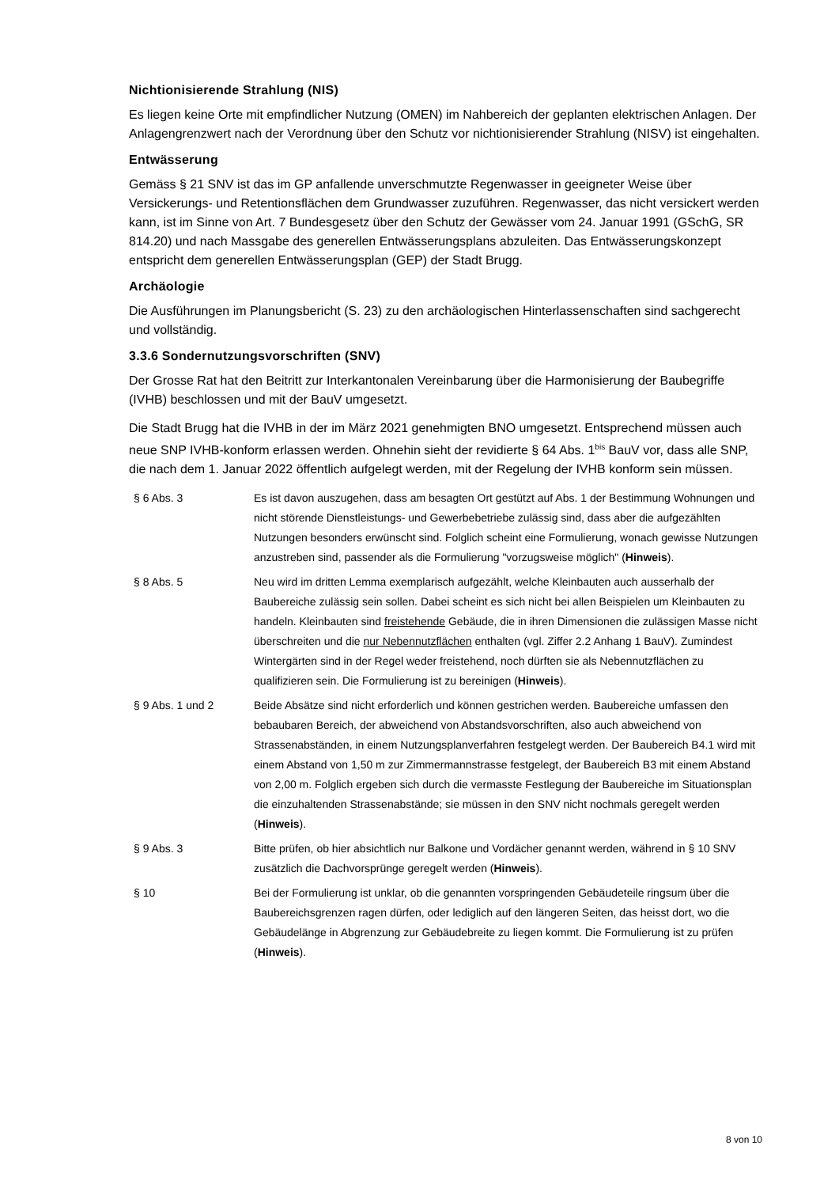Nichtionisierende Strahlung (NIS)
Es liegen keine Orte mit empfindlicher Nutzung (OMEN) im Nahbereich der geplanten elektrischen Anlagen. Der Anlagengrenzwert nach der Verordnung über den Schutz vor nichtionisierender Strahlung (NISV) ist eingehalten.
Entwässerung
Gemäss § 21 SNV ist das im GP anfallende unverschmutzte Regenwasser in geeigneter Weise über Versickerungs- und Retentionsflächen dem Grundwasser zuzuführen. Regenwasser, das nicht versickert werden kann, ist im Sinne von Art. 7 Bundesgesetz über den Schutz der Gewässer vom 24. Januar 1991 (GSchG, SR 814.20) und nach Massgabe des generellen Entwässerungsplans abzuleiten. Das Entwässerungskonzept entspricht dem generellen Entwässerungsplan (GEP) der Stadt Brugg.
Archäologie
Die Ausführungen im Planungsbericht (S. 23) zu den archäologischen Hinterlassenschaften sind sachgerecht und vollständig.
3.3.6 Sondernutzungsvorschriften (SNV)
Der Grosse Rat hat den Beitritt zur Interkantonalen Vereinbarung über die Harmonisierung der Baubegriffe (IVHB) beschlossen und mit der BauV umgesetzt.
Die Stadt Brugg hat die IVHB in der im März 2021 genehmigten BNO umgesetzt. Entsprechend müssen auch neue SNP IVHB-konform erlassen werden. Ohnehin sieht der revidierte § 64 Abs. 1<sup>bis</sup> BauV vor, dass alle SNP, die nach dem 1. Januar 2022 öffentlich aufgelegt werden, mit der Regelung der IVHB konform sein müssen.
| § 6 Abs. 3 | Es ist davon auszugehen, dass am besagten Ort gestützt auf Abs. 1 der Bestimmung Wohnungen und nicht störende Dienstleistungs- und Gewerbebetriebe zulässig sind, dass aber die aufgezählten Nutzungen besonders erwünscht sind. Folglich scheint eine Formulierung, wonach gewisse Nutzungen anzustreben sind, passender als die Formulierung "vorzugsweise möglich" ( Hinweis ). |
| § 8 Abs. 5 | Neu wird im dritten Lemma exemplarisch aufgezählt, welche Kleinbauten auch ausserhalb der Baubereiche zulässig sein sollen. Dabei scheint es sich nicht bei allen Beispielen um Kleinbauten zu handeln. Kleinbauten sind freistehende Gebäude, die in ihren Dimensionen die zulässigen Masse nicht überschreiten und die nur Nebennutzflächen enthalten (vgl. Ziffer 2.2 Anhang 1 BauV). Zumindest Wintergärten sind in der Regel weder freistehend, noch dürften sie als Nebennutzflächen zu qualifizieren sein. Die Formulierung ist zu bereinigen ( Hinweis ). |
| § 9 Abs. 1 und 2 | Beide Absätze sind nicht erforderlich und können gestrichen werden. Baubereiche umfassen den bebaubaren Bereich, der abweichend von Abstandsvorschriften, also auch abweichend von Strassenabständen, in einem Nutzungsplanverfahren festgelegt werden. Der Baubereich B4.1 wird mit einem Abstand von 1,50 m zur Zimmermannstrasse festgelegt, der Baubereich B3 mit einem Abstand von 2,00 m. Folglich ergeben sich durch die vermasste Festlegung der Baubereiche im Situationsplan die einzuhaltenden Strassenabstände; sie müssen in den SNV nicht nochmals geregelt werden ( Hinweis ). |
| § 9 Abs. 3 | Bitte prüfen, ob hier absichtlich nur Balkone und Vordächer genannt werden, während in § 10 SNV zusätzlich die Dachvorsprünge geregelt werden ( Hinweis ). |
| § 10 | Bei der Formulierung ist unklar, ob die genannten vorspringenden Gebäudeteile ringsum über die Baubereichsgrenzen ragen dürfen, oder lediglich auf den längeren Seiten, das heisst dort, wo die Gebäudelänge in Abgrenzung zur Gebäudebreite zu liegen kommt. Die Formulierung ist zu prüfen ( Hinweis ). |
8 von 10